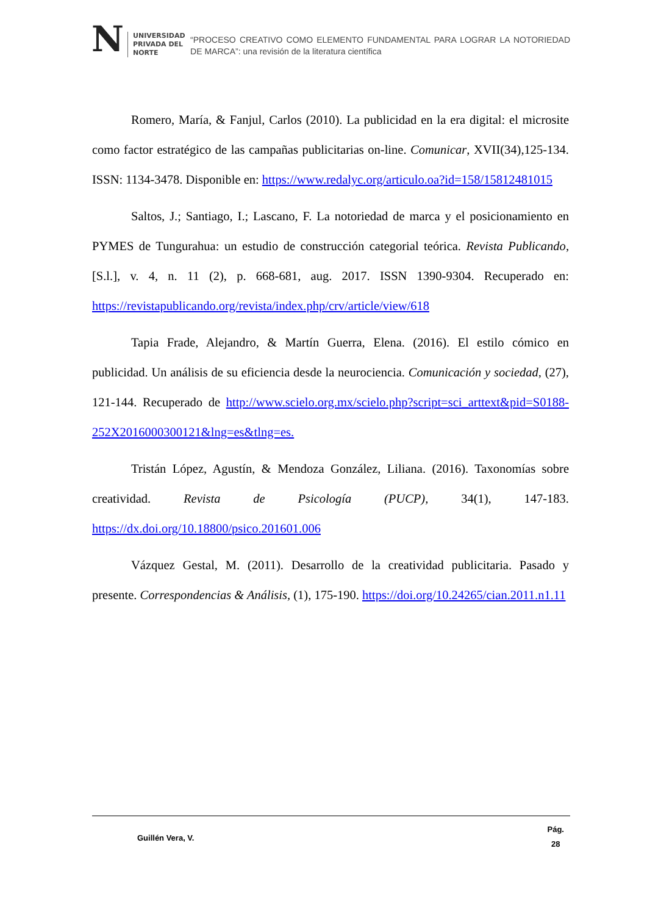N UNIVERSIDAD
PRIVADA DEL NORTE
“PROCESO CREATIVO COMO ELEMENTO FUNDAMENTAL PARA LOGRAR LA NOTORIEDAD DE MARCA”: una revisión de la literatura científica
Romero, María, & Fanjul, Carlos (2010). La publicidad en la era digital: el microsite como factor estratégico de las campañas publicitarias on-line. Comunicar, XVII(34),125-134. ISSN: 1134-3478. Disponible en: https://www.redalyc.org/articulo.oa?id=158/15812481015
Saltos, J.; Santiago, I.; Lascano, F. La notoriedad de marca y el posicionamiento en PYMES de Tungurahua: un estudio de construcción categorial teórica. Revista Publicando, [S.l.], v. 4, n. 11 (2), p. 668-681, aug. 2017. ISSN 1390-9304. Recuperado en: https://revistapublicando.org/revista/index.php/crv/article/view/618
Tapia Frade, Alejandro, & Martín Guerra, Elena. (2016). El estilo cómico en publicidad. Un análisis de su eficiencia desde la neurociencia. Comunicación y sociedad, (27), 121-144. Recuperado de http://www.scielo.org.mx/scielo.php?script=sci_arttext&pid=S0188-252X2016000300121&lng=es&tlng=es.
Tristán López, Agustín, & Mendoza González, Liliana. (2016). Taxonomías sobre creatividad. Revista de Psicología (PUCP), 34(1), 147-183. https://dx.doi.org/10.18800/psico.201601.006
Vázquez Gestal, M. (2011). Desarrollo de la creatividad publicitaria. Pasado y presente. Correspondencias & Análisis, (1), 175-190. https://doi.org/10.24265/cian.2011.n1.11
Guillén Vera, V.
Pág.
28